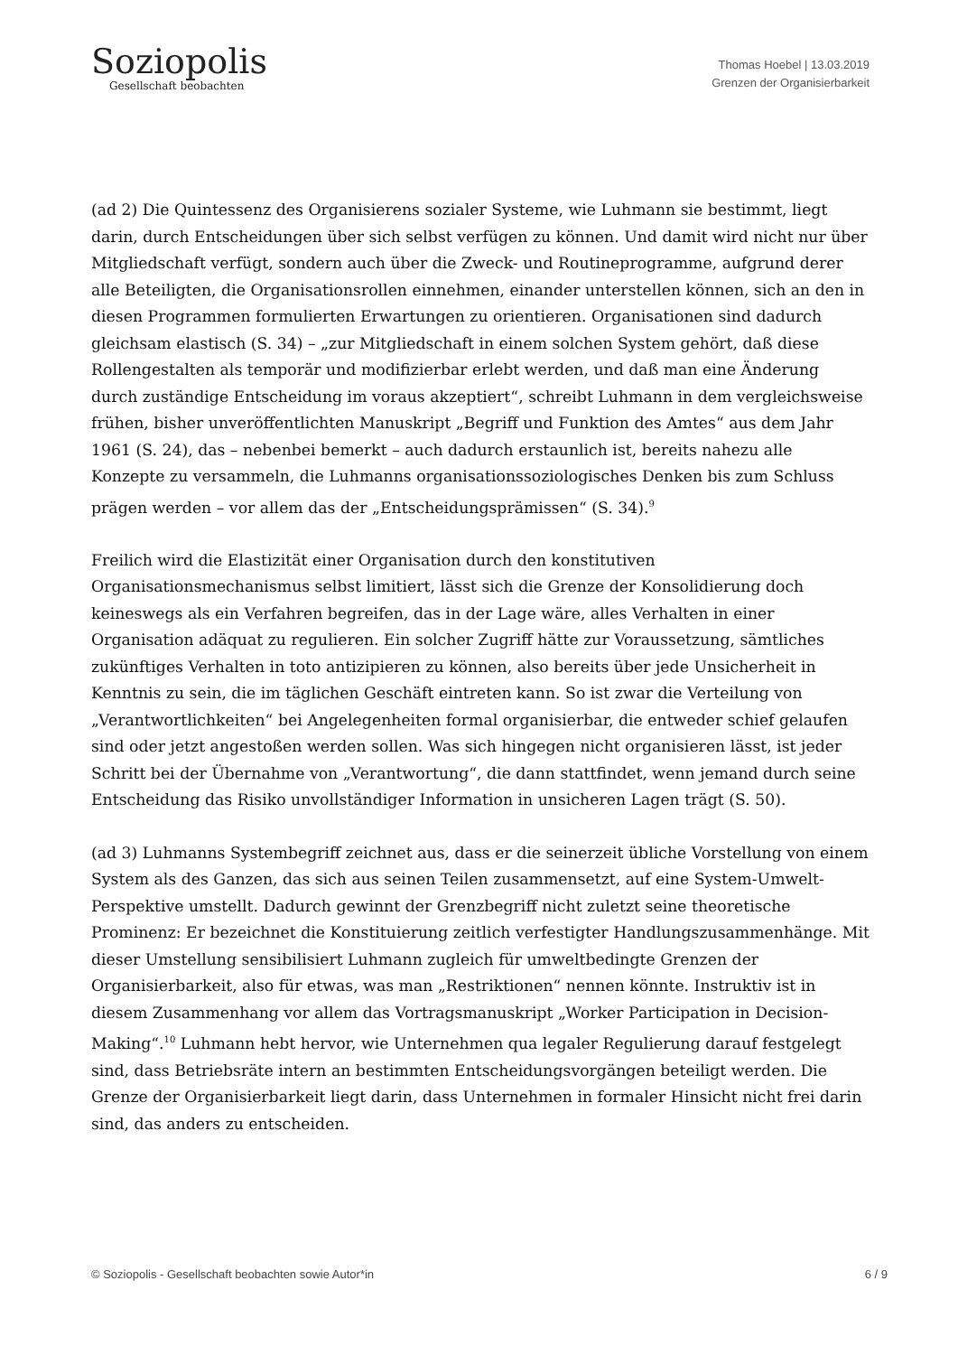Soziopolis
Gesellschaft beobachten
Thomas Hoebel | 13.03.2019
Grenzen der Organisierbarkeit
(ad 2) Die Quintessenz des Organisierens sozialer Systeme, wie Luhmann sie bestimmt, liegt darin, durch Entscheidungen über sich selbst verfügen zu können. Und damit wird nicht nur über Mitgliedschaft verfügt, sondern auch über die Zweck- und Routineprogramme, aufgrund derer alle Beteiligten, die Organisationsrollen einnehmen, einander unterstellen können, sich an den in diesen Programmen formulierten Erwartungen zu orientieren. Organisationen sind dadurch gleichsam elastisch (S. 34) – „zur Mitgliedschaft in einem solchen System gehört, daß diese Rollengestalten als temporär und modifizierbar erlebt werden, und daß man eine Änderung durch zuständige Entscheidung im voraus akzeptiert“, schreibt Luhmann in dem vergleichsweise frühen, bisher unveröffentlichten Manuskript „Begriff und Funktion des Amtes“ aus dem Jahr 1961 (S. 24), das – nebenbei bemerkt – auch dadurch erstaunlich ist, bereits nahezu alle Konzepte zu versammeln, die Luhmanns organisationssoziologisches Denken bis zum Schluss prägen werden – vor allem das der „Entscheidungsprämissen“ (S. 34).<sup>9</sup>
Freilich wird die Elastizität einer Organisation durch den konstitutiven Organisationsmechanismus selbst limitiert, lässt sich die Grenze der Konsolidierung doch keineswegs als ein Verfahren begreifen, das in der Lage wäre, alles Verhalten in einer Organisation adäquat zu regulieren. Ein solcher Zugriff hätte zur Voraussetzung, sämtliches zukünftiges Verhalten in toto antizipieren zu können, also bereits über jede Unsicherheit in Kenntnis zu sein, die im täglichen Geschäft eintreten kann. So ist zwar die Verteilung von „Verantwortlichkeiten“ bei Angelegenheiten formal organisierbar, die entweder schief gelaufen sind oder jetzt angestoßen werden sollen. Was sich hingegen nicht organisieren lässt, ist jeder Schritt bei der Übernahme von „Verantwortung“, die dann stattfindet, wenn jemand durch seine Entscheidung das Risiko unvollständiger Information in unsicheren Lagen trägt (S. 50).
(ad 3) Luhmanns Systembegriff zeichnet aus, dass er die seinerzeit übliche Vorstellung von einem System als des Ganzen, das sich aus seinen Teilen zusammensetzt, auf eine System-Umwelt-Perspektive umstellt. Dadurch gewinnt der Grenzbegriff nicht zuletzt seine theoretische Prominenz: Er bezeichnet die Konstituierung zeitlich verfestigter Handlungszusammenhänge. Mit dieser Umstellung sensibilisiert Luhmann zugleich für umweltbedingte Grenzen der Organisierbarkeit, also für etwas, was man „Restriktionen“ nennen könnte. Instruktiv ist in diesem Zusammenhang vor allem das Vortragsmanuskript „Worker Participation in Decision-Making“.<sup>10</sup> Luhmann hebt hervor, wie Unternehmen qua legaler Regulierung darauf festgelegt sind, dass Betriebsräte intern an bestimmten Entscheidungsvorgängen beteiligt werden. Die Grenze der Organisierbarkeit liegt darin, dass Unternehmen in formaler Hinsicht nicht frei darin sind, das anders zu entscheiden.
© Soziopolis - Gesellschaft beobachten sowie Autor*in 6 / 9